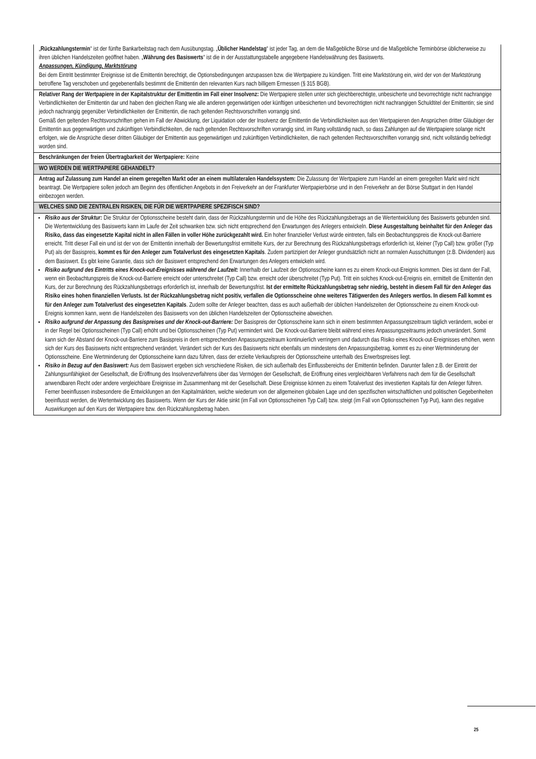| „ Rückzahlungstermin “ ist der fünfte Bankarbeitstag nach dem Ausübungstag. „ Üblicher Handelstag “ ist jeder Tag, an dem die Maßgebliche Börse und die Maßgebliche Terminbörse üblicherweise zu ihren üblichen Handelszeiten geöffnet haben. „ Währung des Basiswerts “ ist die in der Ausstattungstabelle angegebene Handelswährung des Basiswerts. Anpassungen, Kündigung, Marktstörung Bei dem Eintritt bestimmter Ereignisse ist die Emittentin berechtigt, die Optionsbedingungen anzupassen bzw. die Wertpapiere zu kündigen. Tritt eine Marktstörung ein, wird der von der Marktstörung betroffene Tag verschoben und gegebenenfalls bestimmt die Emittentin den relevanten Kurs nach billigem Ermessen (§ 315 BGB). |
| Relativer Rang der Wertpapiere in der Kapitalstruktur der Emittentin im Fall einer Insolvenz: Die Wertpapiere stellen unter sich gleichberechtigte, unbesicherte und bevorrechtigte nicht nachrangige Verbindlichkeiten der Emittentin dar und haben den gleichen Rang wie alle anderen gegenwärtigen oder künftigen unbesicherten und bevorrechtigten nicht nachrangigen Schuldtitel der Emittentin; sie sind jedoch nachrangig gegenüber Verbindlichkeiten der Emittentin, die nach geltenden Rechtsvorschriften vorrangig sind. Gemäß den geltenden Rechtsvorschriften gehen im Fall der Abwicklung, der Liquidation oder der Insolvenz der Emittentin die Verbindlichkeiten aus den Wertpapieren den Ansprüchen dritter Gläubiger der Emittentin aus gegenwärtigen und zukünftigen Verbindlichkeiten, die nach geltenden Rechtsvorschriften vorrangig sind, im Rang vollständig nach, so dass Zahlungen auf die Wertpapiere solange nicht erfolgen, wie die Ansprüche dieser dritten Gläubiger der Emittentin aus gegenwärtigen und zukünftigen Verbindlichkeiten, die nach geltenden Rechtsvorschriften vorrangig sind, nicht vollständig befriedigt worden sind. |
| Beschränkungen der freien Übertragbarkeit der Wertpapiere: Keine |
| WO WERDEN DIE WERTPAPIERE GEHANDELT? |
| Antrag auf Zulassung zum Handel an einem geregelten Markt oder an einem multilateralen Handelssystem: Die Zulassung der Wertpapiere zum Handel an einem geregelten Markt wird nicht beantragt. Die Wertpapiere sollen jedoch am Beginn des öffentlichen Angebots in den Freiverkehr an der Frankfurter Wertpapierbörse und in den Freiverkehr an der Börse Stuttgart in den Handel einbezogen werden. |
| WELCHES SIND DIE ZENTRALEN RISIKEN, DIE FÜR DIE WERTPAPIERE SPEZIFISCH SIND? |
| Risiko aus der Struktur: Die Struktur der Optionsscheine besteht darin, dass der Rückzahlungstermin und die Höhe des Rückzahlungsbetrags an die Wertentwicklung des Basiswerts gebunden sind. Die Wertentwicklung des Basiswerts kann im Laufe der Zeit schwanken bzw. sich nicht entsprechend den Erwartungen des Anlegers entwickeln. Diese Ausgestaltung beinhaltet für den Anleger das Risiko, dass das eingesetzte Kapital nicht in allen Fällen in voller Höhe zurückgezahlt wird. Ein hoher finanzieller Verlust würde eintreten, falls ein Beobachtungspreis die Knock-out-Barriere erreicht. Tritt dieser Fall ein und ist der von der Emittentin innerhalb der Bewertungsfrist ermittelte Kurs, der zur Berechnung des Rückzahlungsbetrags erforderlich ist, kleiner (Typ Call) bzw. größer (Typ Put) als der Basispreis, kommt es für den Anleger zum Totalverlust des eingesetzten Kapitals . Zudem partizipiert der Anleger grundsätzlich nicht an normalen Ausschüttungen (z.B. Dividenden) aus dem Basiswert. Es gibt keine Garantie, dass sich der Basiswert entsprechend den Erwartungen des Anlegers entwickeln wird. Risiko aufgrund des Eintritts eines Knock-out-Ereignisses während der Laufzeit: Innerhalb der Laufzeit der Optionsscheine kann es zu einem Knock-out-Ereignis kommen. Dies ist dann der Fall, wenn ein Beobachtungspreis die Knock-out-Barriere erreicht oder unterschreitet (Typ Call) bzw. erreicht oder überschreitet (Typ Put). Tritt ein solches Knock-out-Ereignis ein, ermittelt die Emittentin den Kurs, der zur Berechnung des Rückzahlungsbetrags erforderlich ist, innerhalb der Bewertungsfrist. Ist der ermittelte Rückzahlungsbetrag sehr niedrig, besteht in diesem Fall für den Anleger das Risiko eines hohen finanziellen Verlusts. Ist der Rückzahlungsbetrag nicht positiv, verfallen die Optionsscheine ohne weiteres Tätigwerden des Anlegers wertlos. In diesem Fall kommt es für den Anleger zum Totalverlust des eingesetzten Kapitals . Zudem sollte der Anleger beachten, dass es auch außerhalb der üblichen Handelszeiten der Optionsscheine zu einem Knock-out-Ereignis kommen kann, wenn die Handelszeiten des Basiswerts von den üblichen Handelszeiten der Optionsscheine abweichen. Risiko aufgrund der Anpassung des Basispreises und der Knock-out-Barriere: Der Basispreis der Optionsscheine kann sich in einem bestimmten Anpassungszeitraum täglich verändern, wobei er in der Regel bei Optionsscheinen (Typ Call) erhöht und bei Optionsscheinen (Typ Put) vermindert wird. Die Knock-out-Barriere bleibt während eines Anpassungszeitraums jedoch unverändert. Somit kann sich der Abstand der Knock-out-Barriere zum Basispreis in dem entsprechenden Anpassungszeitraum kontinuierlich verringern und dadurch das Risiko eines Knock-out-Ereignisses erhöhen, wenn sich der Kurs des Basiswerts nicht entsprechend verändert. Verändert sich der Kurs des Basiswerts nicht ebenfalls um mindestens den Anpassungsbetrag, kommt es zu einer Wertminderung der Optionsscheine. Eine Wertminderung der Optionsscheine kann dazu führen, dass der erzielte Verkaufspreis der Optionsscheine unterhalb des Erwerbspreises liegt. Risiko in Bezug auf den Basiswert: Aus dem Basiswert ergeben sich verschiedene Risiken, die sich außerhalb des Einflussbereichs der Emittentin befinden. Darunter fallen z.B. der Eintritt der Zahlungsunfähigkeit der Gesellschaft, die Eröffnung des Insolvenzverfahrens über das Vermögen der Gesellschaft, die Eröffnung eines vergleichbaren Verfahrens nach dem für die Gesellschaft anwendbaren Recht oder andere vergleichbare Ereignisse im Zusammenhang mit der Gesellschaft. Diese Ereignisse können zu einem Totalverlust des investierten Kapitals für den Anleger führen. Ferner beeinflussen insbesondere die Entwicklungen an den Kapitalmärkten, welche wiederum von der allgemeinen globalen Lage und den spezifischen wirtschaftlichen und politischen Gegebenheiten beeinflusst werden, die Wertentwicklung des Basiswerts. Wenn der Kurs der Aktie sinkt (im Fall von Optionsscheinen Typ Call) bzw. steigt (im Fall von Optionsscheinen Typ Put), kann dies negative Auswirkungen auf den Kurs der Wertpapiere bzw. den Rückzahlungsbetrag haben. |
25